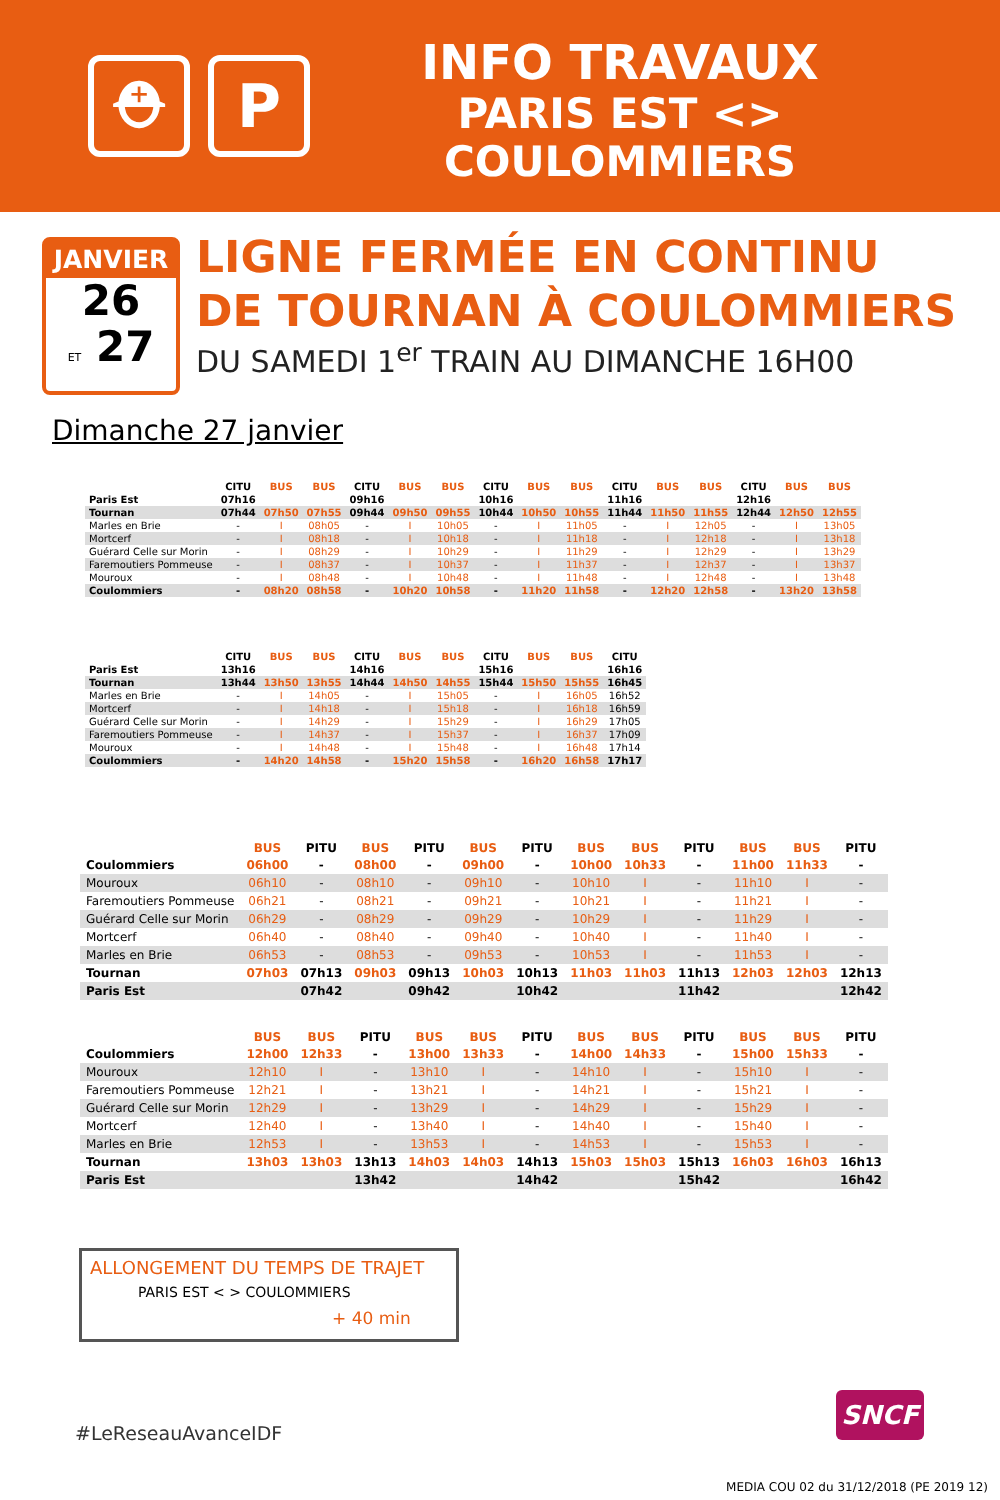⛑ P
INFO TRAVAUX
PARIS EST <>
COULOMMIERS
JANVIER
26
ET 27
LIGNE FERMÉE EN CONTINU
DE TOURNAN À COULOMMIERS
DU SAMEDI 1<sup>er</sup> TRAIN AU DIMANCHE 16H00
Dimanche 27 janvier
| | CITU | BUS | BUS | CITU | BUS | BUS | CITU | BUS | BUS | CITU | BUS | BUS | CITU | BUS | BUS |
| --- | --- | --- | --- | --- | --- | --- | --- | --- | --- | --- | --- | --- | --- | --- | --- |
| Paris Est | 07h16 | | | 09h16 | | | 10h16 | | | 11h16 | | | 12h16 | | |
| Tournan | 07h44 | 07h50 | 07h55 | 09h44 | 09h50 | 09h55 | 10h44 | 10h50 | 10h55 | 11h44 | 11h50 | 11h55 | 12h44 | 12h50 | 12h55 |
| Marles en Brie | - | I | 08h05 | - | I | 10h05 | - | I | 11h05 | - | I | 12h05 | - | I | 13h05 |
| Mortcerf | - | I | 08h18 | - | I | 10h18 | - | I | 11h18 | - | I | 12h18 | - | I | 13h18 |
| Guérard Celle sur Morin | - | I | 08h29 | - | I | 10h29 | - | I | 11h29 | - | I | 12h29 | - | I | 13h29 |
| Faremoutiers Pommeuse | - | I | 08h37 | - | I | 10h37 | - | I | 11h37 | - | I | 12h37 | - | I | 13h37 |
| Mouroux | - | I | 08h48 | - | I | 10h48 | - | I | 11h48 | - | I | 12h48 | - | I | 13h48 |
| Coulommiers | - | 08h20 | 08h58 | - | 10h20 | 10h58 | - | 11h20 | 11h58 | - | 12h20 | 12h58 | - | 13h20 | 13h58 |
| | CITU | BUS | BUS | CITU | BUS | BUS | CITU | BUS | BUS | CITU |
| --- | --- | --- | --- | --- | --- | --- | --- | --- | --- | --- |
| Paris Est | 13h16 | | | 14h16 | | | 15h16 | | | 16h16 |
| Tournan | 13h44 | 13h50 | 13h55 | 14h44 | 14h50 | 14h55 | 15h44 | 15h50 | 15h55 | 16h45 |
| Marles en Brie | - | I | 14h05 | - | I | 15h05 | - | I | 16h05 | 16h52 |
| Mortcerf | - | I | 14h18 | - | I | 15h18 | - | I | 16h18 | 16h59 |
| Guérard Celle sur Morin | - | I | 14h29 | - | I | 15h29 | - | I | 16h29 | 17h05 |
| Faremoutiers Pommeuse | - | I | 14h37 | - | I | 15h37 | - | I | 16h37 | 17h09 |
| Mouroux | - | I | 14h48 | - | I | 15h48 | - | I | 16h48 | 17h14 |
| Coulommiers | - | 14h20 | 14h58 | - | 15h20 | 15h58 | - | 16h20 | 16h58 | 17h17 |
| | BUS | PITU | BUS | PITU | BUS | PITU | BUS | BUS | PITU | BUS | BUS | PITU |
| --- | --- | --- | --- | --- | --- | --- | --- | --- | --- | --- | --- | --- |
| Coulommiers | 06h00 | - | 08h00 | - | 09h00 | - | 10h00 | 10h33 | - | 11h00 | 11h33 | - |
| Mouroux | 06h10 | - | 08h10 | - | 09h10 | - | 10h10 | I | - | 11h10 | I | - |
| Faremoutiers Pommeuse | 06h21 | - | 08h21 | - | 09h21 | - | 10h21 | I | - | 11h21 | I | - |
| Guérard Celle sur Morin | 06h29 | - | 08h29 | - | 09h29 | - | 10h29 | I | - | 11h29 | I | - |
| Mortcerf | 06h40 | - | 08h40 | - | 09h40 | - | 10h40 | I | - | 11h40 | I | - |
| Marles en Brie | 06h53 | - | 08h53 | - | 09h53 | - | 10h53 | I | - | 11h53 | I | - |
| Tournan | 07h03 | 07h13 | 09h03 | 09h13 | 10h03 | 10h13 | 11h03 | 11h03 | 11h13 | 12h03 | 12h03 | 12h13 |
| Paris Est | | 07h42 | | 09h42 | | 10h42 | | | 11h42 | | | 12h42 |
| | BUS | BUS | PITU | BUS | BUS | PITU | BUS | BUS | PITU | BUS | BUS | PITU |
| --- | --- | --- | --- | --- | --- | --- | --- | --- | --- | --- | --- | --- |
| Coulommiers | 12h00 | 12h33 | - | 13h00 | 13h33 | - | 14h00 | 14h33 | - | 15h00 | 15h33 | - |
| Mouroux | 12h10 | I | - | 13h10 | I | - | 14h10 | I | - | 15h10 | I | - |
| Faremoutiers Pommeuse | 12h21 | I | - | 13h21 | I | - | 14h21 | I | - | 15h21 | I | - |
| Guérard Celle sur Morin | 12h29 | I | - | 13h29 | I | - | 14h29 | I | - | 15h29 | I | - |
| Mortcerf | 12h40 | I | - | 13h40 | I | - | 14h40 | I | - | 15h40 | I | - |
| Marles en Brie | 12h53 | I | - | 13h53 | I | - | 14h53 | I | - | 15h53 | I | - |
| Tournan | 13h03 | 13h03 | 13h13 | 14h03 | 14h03 | 14h13 | 15h03 | 15h03 | 15h13 | 16h03 | 16h03 | 16h13 |
| Paris Est | | | 13h42 | | | 14h42 | | | 15h42 | | | 16h42 |
ALLONGEMENT DU TEMPS DE TRAJET
PARIS EST < > COULOMMIERS
+ 40 min
#LeReseauAvanceIDF
SNCF
MEDIA COU 02 du 31/12/2018 (PE 2019 12)